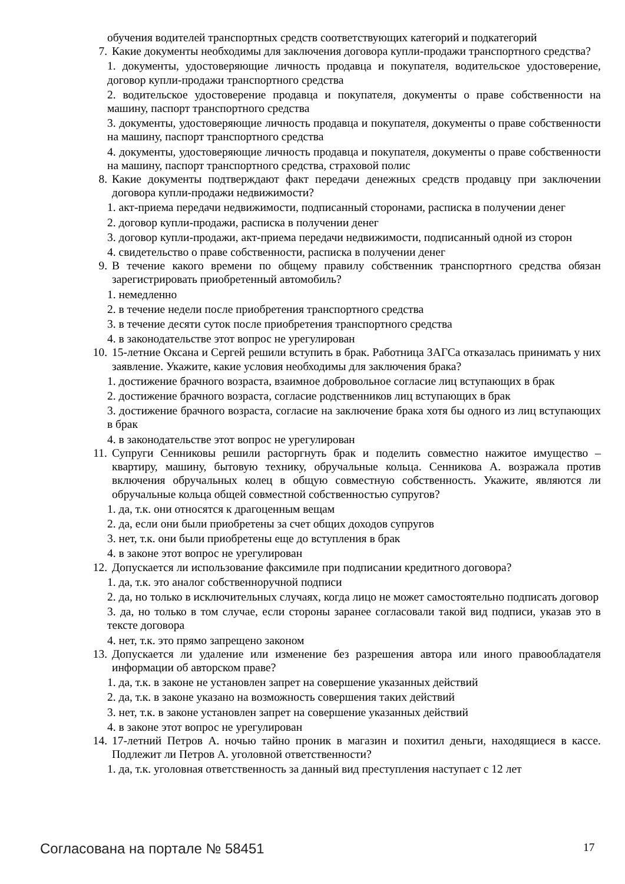обучения водителей транспортных средств соответствующих категорий и подкатегорий
7. Какие документы необходимы для заключения договора купли-продажи транспортного средства?
1. документы, удостоверяющие личность продавца и покупателя, водительское удостоверение, договор купли-продажи транспортного средства
2. водительское удостоверение продавца и покупателя, документы о праве собственности на машину, паспорт транспортного средства
3. документы, удостоверяющие личность продавца и покупателя, документы о праве собственности на машину, паспорт транспортного средства
4. документы, удостоверяющие личность продавца и покупателя, документы о праве собственности на машину, паспорт транспортного средства, страховой полис
8. Какие документы подтверждают факт передачи денежных средств продавцу при заключении договора купли-продажи недвижимости?
1. акт-приема передачи недвижимости, подписанный сторонами, расписка в получении денег
2. договор купли-продажи, расписка в получении денег
3. договор купли-продажи, акт-приема передачи недвижимости, подписанный одной из сторон
4. свидетельство о праве собственности, расписка в получении денег
9. В течение какого времени по общему правилу собственник транспортного средства обязан зарегистрировать приобретенный автомобиль?
1. немедленно
2. в течение недели после приобретения транспортного средства
3. в течение десяти суток после приобретения транспортного средства
4. в законодательстве этот вопрос не урегулирован
10. 15-летние Оксана и Сергей решили вступить в брак. Работница ЗАГСа отказалась принимать у них заявление. Укажите, какие условия необходимы для заключения брака?
1. достижение брачного возраста, взаимное добровольное согласие лиц вступающих в брак
2. достижение брачного возраста, согласие родственников лиц вступающих в брак
3. достижение брачного возраста, согласие на заключение брака хотя бы одного из лиц вступающих в брак
4. в законодательстве этот вопрос не урегулирован
11. Супруги Сенниковы решили расторгнуть брак и поделить совместно нажитое имущество – квартиру, машину, бытовую технику, обручальные кольца. Сенникова А. возражала против включения обручальных колец в общую совместную собственность. Укажите, являются ли обручальные кольца общей совместной собственностью супругов?
1. да, т.к. они относятся к драгоценным вещам
2. да, если они были приобретены за счет общих доходов супругов
3. нет, т.к. они были приобретены еще до вступления в брак
4. в законе этот вопрос не урегулирован
12. Допускается ли использование факсимиле при подписании кредитного договора?
1. да, т.к. это аналог собственноручной подписи
2. да, но только в исключительных случаях, когда лицо не может самостоятельно подписать договор
3. да, но только в том случае, если стороны заранее согласовали такой вид подписи, указав это в тексте договора
4. нет, т.к. это прямо запрещено законом
13. Допускается ли удаление или изменение без разрешения автора или иного правообладателя информации об авторском праве?
1. да, т.к. в законе не установлен запрет на совершение указанных действий
2. да, т.к. в законе указано на возможность совершения таких действий
3. нет, т.к. в законе установлен запрет на совершение указанных действий
4. в законе этот вопрос не урегулирован
14. 17-летний Петров А. ночью тайно проник в магазин и похитил деньги, находящиеся в кассе. Подлежит ли Петров А. уголовной ответственности?
1. да, т.к. уголовная ответственность за данный вид преступления наступает с 12 лет
Согласована на портале № 58451 17